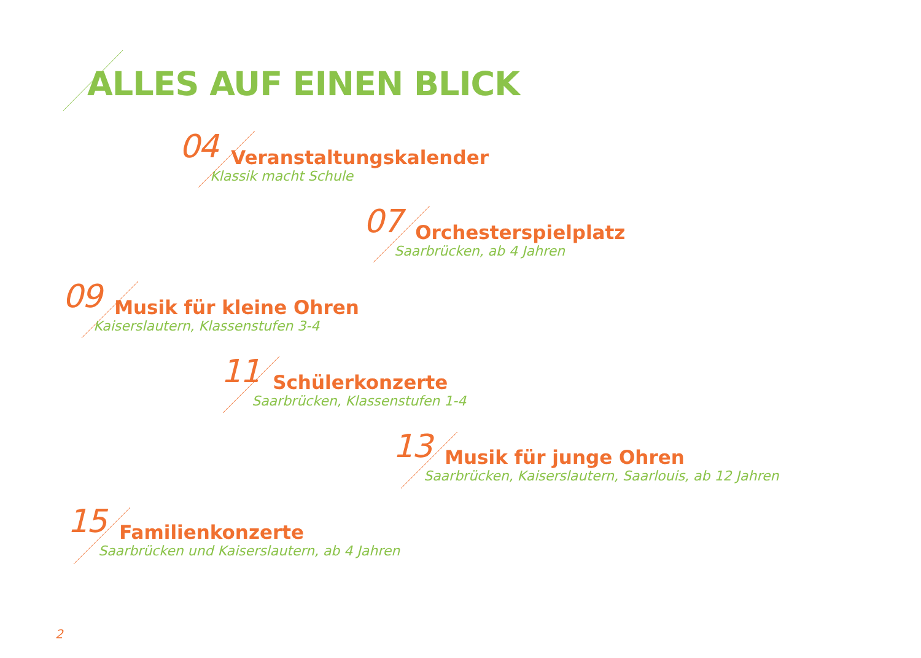ALLES AUF EINEN BLICK
04
Veranstaltungskalender
Klassik macht Schule
07
Orchesterspielplatz
Saarbrücken, ab 4 Jahren
09
Musik für kleine Ohren
Kaiserslautern, Klassenstufen 3-4
11
Schülerkonzerte
Saarbrücken, Klassenstufen 1-4
13
Musik für junge Ohren
Saarbrücken, Kaiserslautern, Saarlouis, ab 12 Jahren
15
Familienkonzerte
Saarbrücken und Kaiserslautern, ab 4 Jahren
2